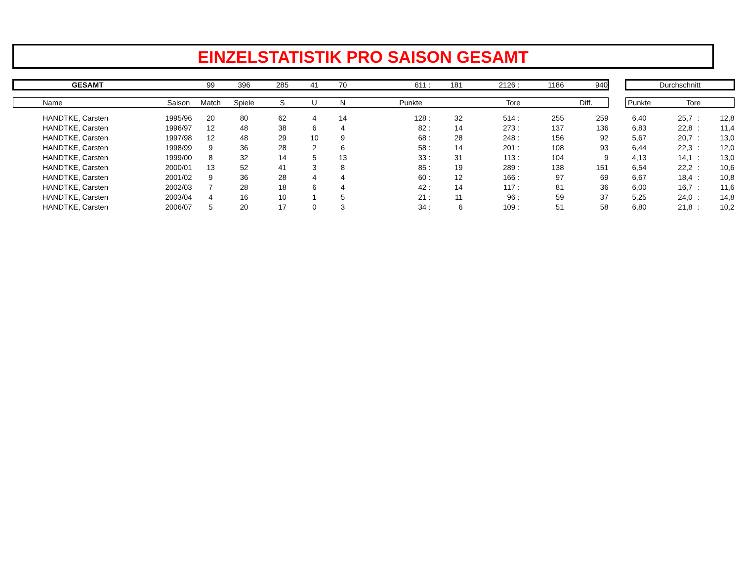EINZELSTATISTIK PRO SAISON GESAMT
| GESAMT | | | 99 | 396 | 285 | 41 | 70 | 611 : | 181 | 2126 : | 1186 | 940 | | Durchschnitt | | | |
| | Name | Saison | Match | Spiele | S | U | N | Punkte | | Tore | | Diff. | | Punkte | Tore | | |
| | HANDTKE, Carsten | 1995/96 | 20 | 80 | 62 | 4 | 14 | 128 : | 32 | 514 : | 255 | 259 | | 6,40 | 25,7 | : | 12,8 |
| | HANDTKE, Carsten | 1996/97 | 12 | 48 | 38 | 6 | 4 | 82 : | 14 | 273 : | 137 | 136 | | 6,83 | 22,8 | : | 11,4 |
| | HANDTKE, Carsten | 1997/98 | 12 | 48 | 29 | 10 | 9 | 68 : | 28 | 248 : | 156 | 92 | | 5,67 | 20,7 | : | 13,0 |
| | HANDTKE, Carsten | 1998/99 | 9 | 36 | 28 | 2 | 6 | 58 : | 14 | 201 : | 108 | 93 | | 6,44 | 22,3 | : | 12,0 |
| | HANDTKE, Carsten | 1999/00 | 8 | 32 | 14 | 5 | 13 | 33 : | 31 | 113 : | 104 | 9 | | 4,13 | 14,1 | : | 13,0 |
| | HANDTKE, Carsten | 2000/01 | 13 | 52 | 41 | 3 | 8 | 85 : | 19 | 289 : | 138 | 151 | | 6,54 | 22,2 | : | 10,6 |
| | HANDTKE, Carsten | 2001/02 | 9 | 36 | 28 | 4 | 4 | 60 : | 12 | 166 : | 97 | 69 | | 6,67 | 18,4 | : | 10,8 |
| | HANDTKE, Carsten | 2002/03 | 7 | 28 | 18 | 6 | 4 | 42 : | 14 | 117 : | 81 | 36 | | 6,00 | 16,7 | : | 11,6 |
| | HANDTKE, Carsten | 2003/04 | 4 | 16 | 10 | 1 | 5 | 21 : | 11 | 96 : | 59 | 37 | | 5,25 | 24,0 | : | 14,8 |
| | HANDTKE, Carsten | 2006/07 | 5 | 20 | 17 | 0 | 3 | 34 : | 6 | 109 : | 51 | 58 | | 6,80 | 21,8 | : | 10,2 |